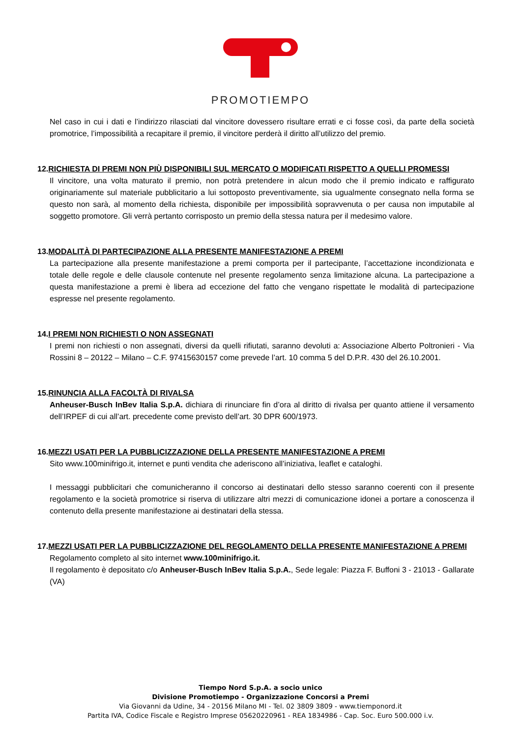PROMOTIEMPO
Nel caso in cui i dati e l’indirizzo rilasciati dal vincitore dovessero risultare errati e ci fosse così, da parte della società promotrice, l’impossibilità a recapitare il premio, il vincitore perderà il diritto all’utilizzo del premio.
12.RICHIESTA DI PREMI NON PIÙ DISPONIBILI SUL MERCATO O MODIFICATI RISPETTO A QUELLI PROMESSI
Il vincitore, una volta maturato il premio, non potrà pretendere in alcun modo che il premio indicato e raffigurato originariamente sul materiale pubblicitario a lui sottoposto preventivamente, sia ugualmente consegnato nella forma se questo non sarà, al momento della richiesta, disponibile per impossibilità sopravvenuta o per causa non imputabile al soggetto promotore. Gli verrà pertanto corrisposto un premio della stessa natura per il medesimo valore.
13.MODALITÀ DI PARTECIPAZIONE ALLA PRESENTE MANIFESTAZIONE A PREMI
La partecipazione alla presente manifestazione a premi comporta per il partecipante, l’accettazione incondizionata e totale delle regole e delle clausole contenute nel presente regolamento senza limitazione alcuna. La partecipazione a questa manifestazione a premi è libera ad eccezione del fatto che vengano rispettate le modalità di partecipazione espresse nel presente regolamento.
14.I PREMI NON RICHIESTI O NON ASSEGNATI
I premi non richiesti o non assegnati, diversi da quelli rifiutati, saranno devoluti a: Associazione Alberto Poltronieri - Via Rossini 8 – 20122 – Milano – C.F. 97415630157 come prevede l’art. 10 comma 5 del D.P.R. 430 del 26.10.2001.
15.RINUNCIA ALLA FACOLTÀ DI RIVALSA
Anheuser-Busch InBev Italia S.p.A. dichiara di rinunciare fin d’ora al diritto di rivalsa per quanto attiene il versamento dell’IRPEF di cui all’art. precedente come previsto dell’art. 30 DPR 600/1973.
16.MEZZI USATI PER LA PUBBLICIZZAZIONE DELLA PRESENTE MANIFESTAZIONE A PREMI
Sito www.100minifrigo.it, internet e punti vendita che aderiscono all’iniziativa, leaflet e cataloghi.
I messaggi pubblicitari che comunicheranno il concorso ai destinatari dello stesso saranno coerenti con il presente regolamento e la società promotrice si riserva di utilizzare altri mezzi di comunicazione idonei a portare a conoscenza il contenuto della presente manifestazione ai destinatari della stessa.
17.MEZZI USATI PER LA PUBBLICIZZAZIONE DEL REGOLAMENTO DELLA PRESENTE MANIFESTAZIONE A PREMI
Regolamento completo al sito internet www.100minifrigo.it.
Il regolamento è depositato c/o Anheuser-Busch InBev Italia S.p.A., Sede legale: Piazza F. Buffoni 3 - 21013 - Gallarate (VA)
Tiempo Nord S.p.A. a socio unico
Divisione Promotiempo - Organizzazione Concorsi a Premi
Via Giovanni da Udine, 34 - 20156 Milano MI - Tel. 02 3809 3809 - www.tiemponord.it
Partita IVA, Codice Fiscale e Registro Imprese 05620220961 - REA 1834986 - Cap. Soc. Euro 500.000 i.v.